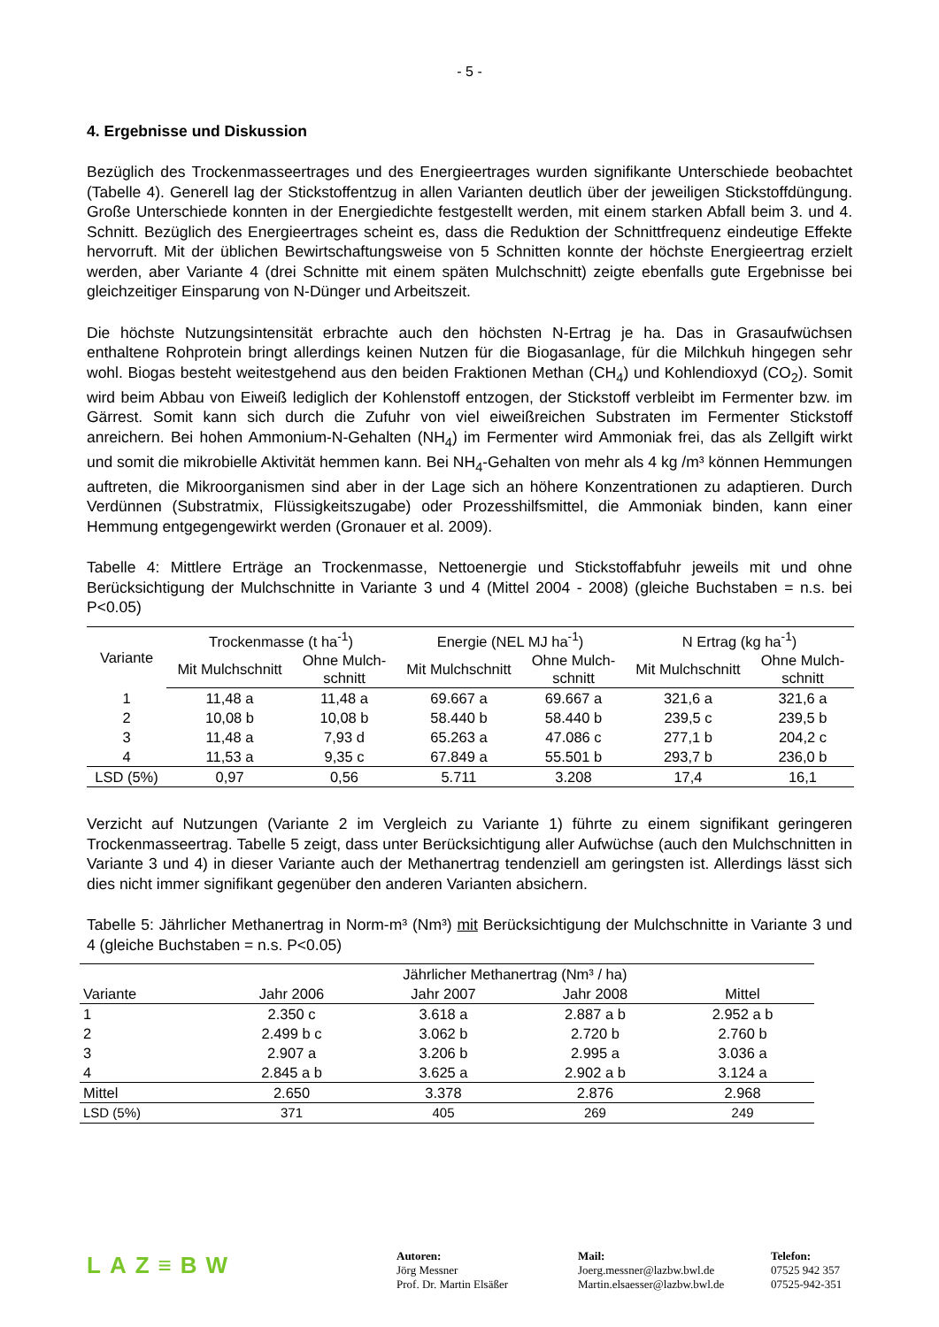- 5 -
4. Ergebnisse und Diskussion
Bezüglich des Trockenmasseertrages und des Energieertrages wurden signifikante Unterschiede beobachtet (Tabelle 4). Generell lag der Stickstoffentzug in allen Varianten deutlich über der jeweiligen Stickstoffdüngung. Große Unterschiede konnten in der Energiedichte festgestellt werden, mit einem starken Abfall beim 3. und 4. Schnitt. Bezüglich des Energieertrages scheint es, dass die Reduktion der Schnittfrequenz eindeutige Effekte hervorruft. Mit der üblichen Bewirtschaftungsweise von 5 Schnitten konnte der höchste Energieertrag erzielt werden, aber Variante 4 (drei Schnitte mit einem späten Mulchschnitt) zeigte ebenfalls gute Ergebnisse bei gleichzeitiger Einsparung von N-Dünger und Arbeitszeit.
Die höchste Nutzungsintensität erbrachte auch den höchsten N-Ertrag je ha. Das in Grasaufwüchsen enthaltene Rohprotein bringt allerdings keinen Nutzen für die Biogasanlage, für die Milchkuh hingegen sehr wohl. Biogas besteht weitestgehend aus den beiden Fraktionen Methan (CH<sub>4</sub>) und Kohlendioxyd (CO<sub>2</sub>). Somit wird beim Abbau von Eiweiß lediglich der Kohlenstoff entzogen, der Stickstoff verbleibt im Fermenter bzw. im Gärrest. Somit kann sich durch die Zufuhr von viel eiweißreichen Substraten im Fermenter Stickstoff anreichern. Bei hohen Ammonium-N-Gehalten (NH<sub>4</sub>) im Fermenter wird Ammoniak frei, das als Zellgift wirkt und somit die mikrobielle Aktivität hemmen kann. Bei NH<sub>4</sub>-Gehalten von mehr als 4 kg /m³ können Hemmungen auftreten, die Mikroorganismen sind aber in der Lage sich an höhere Konzentrationen zu adaptieren. Durch Verdünnen (Substratmix, Flüssigkeitszugabe) oder Prozesshilfsmittel, die Ammoniak binden, kann einer Hemmung entgegengewirkt werden (Gronauer et al. 2009).
Tabelle 4: Mittlere Erträge an Trockenmasse, Nettoenergie und Stickstoffabfuhr jeweils mit und ohne Berücksichtigung der Mulchschnitte in Variante 3 und 4 (Mittel 2004 - 2008) (gleiche Buchstaben = n.s. bei P<0.05)
| Variante | Trockenmasse (t ha<sup>-1</sup>) | | Energie (NEL MJ ha<sup>-1</sup>) | | N Ertrag (kg ha<sup>-1</sup>) | |
| --- | --- | --- | --- | --- | --- | --- |
| | Mit Mulchschnitt | Ohne Mulch- schnitt | Mit Mulchschnitt | Ohne Mulch- schnitt | Mit Mulchschnitt | Ohne Mulch- schnitt |
| 1 | 11,48 a | 11,48 a | 69.667 a | 69.667 a | 321,6 a | 321,6 a |
| 2 | 10,08 b | 10,08 b | 58.440 b | 58.440 b | 239,5 c | 239,5 b |
| 3 | 11,48 a | 7,93 d | 65.263 a | 47.086 c | 277,1 b | 204,2 c |
| 4 | 11,53 a | 9,35 c | 67.849 a | 55.501 b | 293,7 b | 236,0 b |
| LSD (5%) | 0,97 | 0,56 | 5.711 | 3.208 | 17,4 | 16,1 |
Verzicht auf Nutzungen (Variante 2 im Vergleich zu Variante 1) führte zu einem signifikant geringeren Trockenmasseertrag. Tabelle 5 zeigt, dass unter Berücksichtigung aller Aufwüchse (auch den Mulchschnitten in Variante 3 und 4) in dieser Variante auch der Methanertrag tendenziell am geringsten ist. Allerdings lässt sich dies nicht immer signifikant gegenüber den anderen Varianten absichern.
Tabelle 5: Jährlicher Methanertrag in Norm-m³ (Nm³) mit Berücksichtigung der Mulchschnitte in Variante 3 und 4 (gleiche Buchstaben = n.s. P<0.05)
| | Jährlicher Methanertrag (Nm³ / ha) | | | |
| --- | --- | --- | --- | --- |
| Variante | Jahr 2006 | Jahr 2007 | Jahr 2008 | Mittel |
| 1 | 2.350 c | 3.618 a | 2.887 a b | 2.952 a b |
| 2 | 2.499 b c | 3.062 b | 2.720 b | 2.760 b |
| 3 | 2.907 a | 3.206 b | 2.995 a | 3.036 a |
| 4 | 2.845 a b | 3.625 a | 2.902 a b | 3.124 a |
| Mittel | 2.650 | 3.378 | 2.876 | 2.968 |
| LSD (5%) | 371 | 405 | 269 | 249 |
LAZ≡BW
Autoren:
Jörg Messner
Prof. Dr. Martin Elsäßer
Mail:
Joerg.messner@lazbw.bwl.de
Martin.elsaesser@lazbw.bwl.de
Telefon:
07525 942 357
07525-942-351